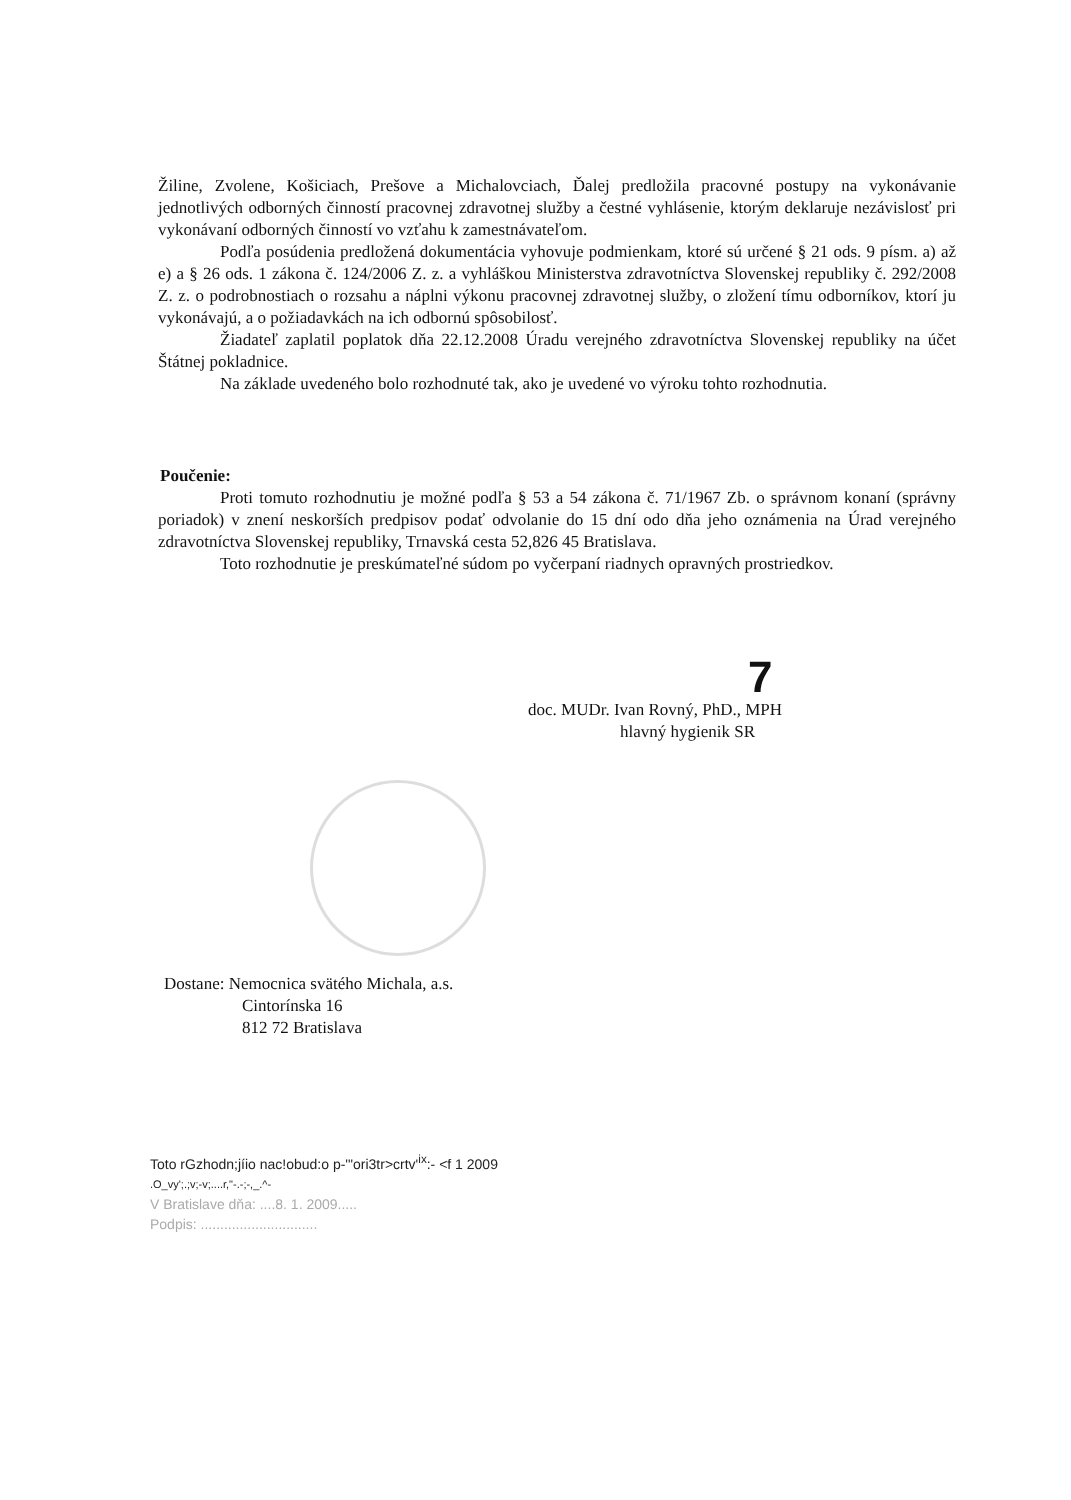Žiline, Zvolene, Košiciach, Prešove a Michalovciach, Ďalej predložila pracovné postupy na vykonávanie jednotlivých odborných činností pracovnej zdravotnej služby a čestné vyhlásenie, ktorým deklaruje nezávislosť pri vykonávaní odborných činností vo vzťahu k zamestnávateľom.
Podľa posúdenia predložená dokumentácia vyhovuje podmienkam, ktoré sú určené § 21 ods. 9 písm. a) až e) a § 26 ods. 1 zákona č. 124/2006 Z. z. a vyhláškou Ministerstva zdravotníctva Slovenskej republiky č. 292/2008 Z. z. o podrobnostiach o rozsahu a náplni výkonu pracovnej zdravotnej služby, o zložení tímu odborníkov, ktorí ju vykonávajú, a o požiadavkách na ich odbornú spôsobilosť.
Žiadateľ zaplatil poplatok dňa 22.12.2008 Úradu verejného zdravotníctva Slovenskej republiky na účet Štátnej pokladnice.
Na základe uvedeného bolo rozhodnuté tak, ako je uvedené vo výroku tohto rozhodnutia.
Poučenie:
Proti tomuto rozhodnutiu je možné podľa § 53 a 54 zákona č. 71/1967 Zb. o správnom konaní (správny poriadok) v znení neskorších predpisov podať odvolanie do 15 dní odo dňa jeho oznámenia na Úrad verejného zdravotníctva Slovenskej republiky, Trnavská cesta 52,826 45 Bratislava.
Toto rozhodnutie je preskúmateľné súdom po vyčerpaní riadnych opravných prostriedkov.
7
doc. MUDr. Ivan Rovný, PhD., MPH
hlavný hygienik SR
Dostane: Nemocnica svätého Michala, a.s.
Cintorínska 16
812 72 Bratislava
Toto rGzhodn;jíio nac!obud:o p-'"ori3tr>crtv'<sup>ix</sup>:- <f 1 2009
.O_vy';.;v;-v;....r,"-.-;-,_.^-
V Bratislave dňa: ....8. 1. 2009.....
Podpis: ..............................